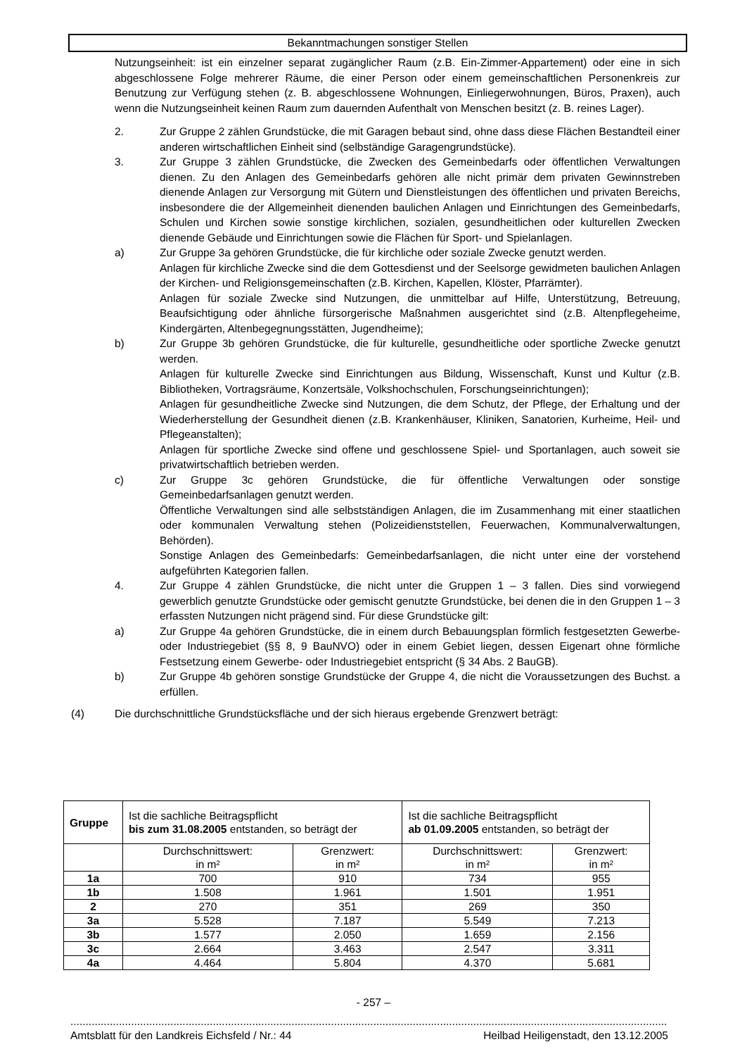Bekanntmachungen sonstiger Stellen
Nutzungseinheit: ist ein einzelner separat zugänglicher Raum (z.B. Ein-Zimmer-Appartement) oder eine in sich abgeschlossene Folge mehrerer Räume, die einer Person oder einem gemeinschaftlichen Personenkreis zur Benutzung zur Verfügung stehen (z. B. abgeschlossene Wohnungen, Einliegerwohnungen, Büros, Praxen), auch wenn die Nutzungseinheit keinen Raum zum dauernden Aufenthalt von Menschen besitzt (z. B. reines Lager).
2. Zur Gruppe 2 zählen Grundstücke, die mit Garagen bebaut sind, ohne dass diese Flächen Bestandteil einer anderen wirtschaftlichen Einheit sind (selbständige Garagengrundstücke).
3. Zur Gruppe 3 zählen Grundstücke, die Zwecken des Gemeinbedarfs oder öffentlichen Verwaltungen dienen. Zu den Anlagen des Gemeinbedarfs gehören alle nicht primär dem privaten Gewinnstreben dienende Anlagen zur Versorgung mit Gütern und Dienstleistungen des öffentlichen und privaten Bereichs, insbesondere die der Allgemeinheit dienenden baulichen Anlagen und Einrichtungen des Gemeinbedarfs, Schulen und Kirchen sowie sonstige kirchlichen, sozialen, gesundheitlichen oder kulturellen Zwecken dienende Gebäude und Einrichtungen sowie die Flächen für Sport- und Spielanlagen.
a) Zur Gruppe 3a gehören Grundstücke, die für kirchliche oder soziale Zwecke genutzt werden.
Anlagen für kirchliche Zwecke sind die dem Gottesdienst und der Seelsorge gewidmeten baulichen Anlagen der Kirchen- und Religionsgemeinschaften (z.B. Kirchen, Kapellen, Klöster, Pfarrämter).
Anlagen für soziale Zwecke sind Nutzungen, die unmittelbar auf Hilfe, Unterstützung, Betreuung, Beaufsichtigung oder ähnliche fürsorgerische Maßnahmen ausgerichtet sind (z.B. Altenpflegeheime, Kindergärten, Altenbegegnungsstätten, Jugendheime);
b) Zur Gruppe 3b gehören Grundstücke, die für kulturelle, gesundheitliche oder sportliche Zwecke genutzt werden.
Anlagen für kulturelle Zwecke sind Einrichtungen aus Bildung, Wissenschaft, Kunst und Kultur (z.B. Bibliotheken, Vortragsräume, Konzertsäle, Volkshochschulen, Forschungseinrichtungen);
Anlagen für gesundheitliche Zwecke sind Nutzungen, die dem Schutz, der Pflege, der Erhaltung und der Wiederherstellung der Gesundheit dienen (z.B. Krankenhäuser, Kliniken, Sanatorien, Kurheime, Heil- und Pflegeanstalten);
Anlagen für sportliche Zwecke sind offene und geschlossene Spiel- und Sportanlagen, auch soweit sie privatwirtschaftlich betrieben werden.
c) Zur Gruppe 3c gehören Grundstücke, die für öffentliche Verwaltungen oder sonstige Gemeinbedarfsanlagen genutzt werden.
Öffentliche Verwaltungen sind alle selbstständigen Anlagen, die im Zusammenhang mit einer staatlichen oder kommunalen Verwaltung stehen (Polizeidienststellen, Feuerwachen, Kommunalverwaltungen, Behörden).
Sonstige Anlagen des Gemeinbedarfs: Gemeinbedarfsanlagen, die nicht unter eine der vorstehend aufgeführten Kategorien fallen.
4. Zur Gruppe 4 zählen Grundstücke, die nicht unter die Gruppen 1 – 3 fallen. Dies sind vorwiegend gewerblich genutzte Grundstücke oder gemischt genutzte Grundstücke, bei denen die in den Gruppen 1 – 3 erfassten Nutzungen nicht prägend sind. Für diese Grundstücke gilt:
a) Zur Gruppe 4a gehören Grundstücke, die in einem durch Bebauungsplan förmlich festgesetzten Gewerbe- oder Industriegebiet (§§ 8, 9 BauNVO) oder in einem Gebiet liegen, dessen Eigenart ohne förmliche Festsetzung einem Gewerbe- oder Industriegebiet entspricht (§ 34 Abs. 2 BauGB).
b) Zur Gruppe 4b gehören sonstige Grundstücke der Gruppe 4, die nicht die Voraussetzungen des Buchst. a erfüllen.
(4) Die durchschnittliche Grundstücksfläche und der sich hieraus ergebende Grenzwert beträgt:
| Gruppe | Ist die sachliche Beitragspflicht bis zum 31.08.2005 entstanden, so beträgt der | | Ist die sachliche Beitragspflicht ab 01.09.2005 entstanden, so beträgt der | |
| --- | --- | --- | --- | --- |
| | Durchschnittswert: in m² | Grenzwert: in m² | Durchschnittswert: in m² | Grenzwert: in m² |
| 1a | 700 | 910 | 734 | 955 |
| 1b | 1.508 | 1.961 | 1.501 | 1.951 |
| 2 | 270 | 351 | 269 | 350 |
| 3a | 5.528 | 7.187 | 5.549 | 7.213 |
| 3b | 1.577 | 2.050 | 1.659 | 2.156 |
| 3c | 2.664 | 3.463 | 2.547 | 3.311 |
| 4a | 4.464 | 5.804 | 4.370 | 5.681 |
- 257 –
.....................................................................................................................................................................................................
Amtsblatt für den Landkreis Eichsfeld / Nr.: 44 Heilbad Heiligenstadt, den 13.12.2005